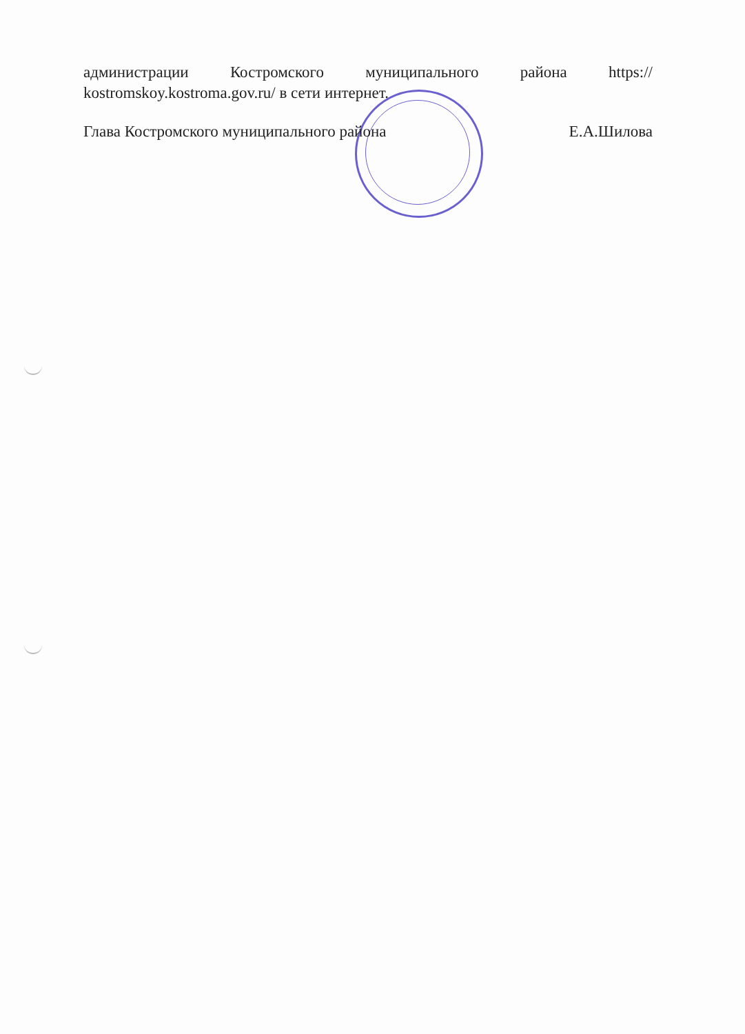администрации Костромского муниципального района https://
kostromskoy.kostroma.gov.ru/ в сети интернет.
Глава Костромского муниципального района Е.А.Шилова